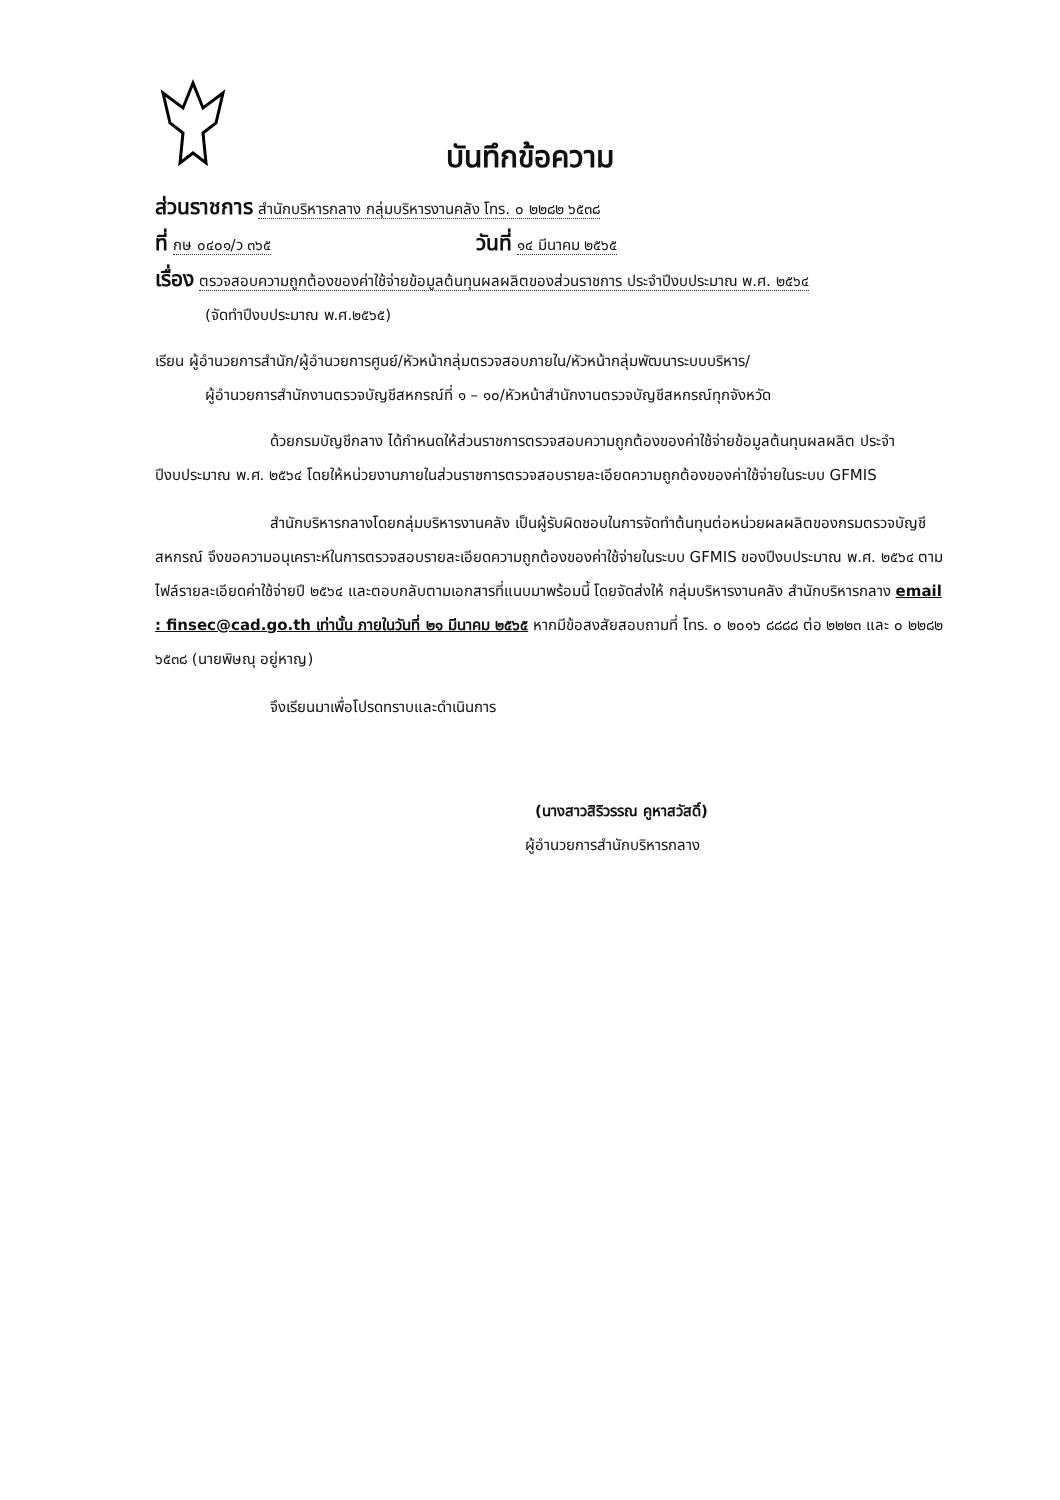บันทึกข้อความ
ส่วนราชการ สำนักบริหารกลาง กลุ่มบริหารงานคลัง โทร. ๐ ๒๒๘๒ ๖๕๓๘
ที่ กษ ๐๔๐๑/ว ๓๖๕ วันที่ ๑๔ มีนาคม ๒๕๖๕
เรื่อง ตรวจสอบความถูกต้องของค่าใช้จ่ายข้อมูลต้นทุนผลผลิตของส่วนราชการ ประจำปีงบประมาณ พ.ศ. ๒๕๖๔
(จัดทำปีงบประมาณ พ.ศ.๒๕๖๕)
เรียน ผู้อำนวยการสำนัก/ผู้อำนวยการศูนย์/หัวหน้ากลุ่มตรวจสอบภายใน/หัวหน้ากลุ่มพัฒนาระบบบริหาร/
ผู้อำนวยการสำนักงานตรวจบัญชีสหกรณ์ที่ ๑ – ๑๐/หัวหน้าสำนักงานตรวจบัญชีสหกรณ์ทุกจังหวัด
ด้วยกรมบัญชีกลาง ได้กำหนดให้ส่วนราชการตรวจสอบความถูกต้องของค่าใช้จ่ายข้อมูลต้นทุนผลผลิต ประจำปีงบประมาณ พ.ศ. ๒๕๖๔ โดยให้หน่วยงานภายในส่วนราชการตรวจสอบรายละเอียดความถูกต้องของค่าใช้จ่ายในระบบ GFMIS
สำนักบริหารกลางโดยกลุ่มบริหารงานคลัง เป็นผู้รับผิดชอบในการจัดทำต้นทุนต่อหน่วยผลผลิตของกรมตรวจบัญชีสหกรณ์ จึงขอความอนุเคราะห์ในการตรวจสอบรายละเอียดความถูกต้องของค่าใช้จ่ายในระบบ GFMIS ของปีงบประมาณ พ.ศ. ๒๕๖๔ ตามไฟล์รายละเอียดค่าใช้จ่ายปี ๒๕๖๔ และตอบกลับตามเอกสารที่แนบมาพร้อมนี้ โดยจัดส่งให้ กลุ่มบริหารงานคลัง สำนักบริหารกลาง email : finsec@cad.go.th เท่านั้น ภายในวันที่ ๒๑ มีนาคม ๒๕๖๕ หากมีข้อสงสัยสอบถามที่ โทร. ๐ ๒๐๑๖ ๘๘๘๘ ต่อ ๒๒๒๓ และ ๐ ๒๒๘๒ ๖๕๓๘ (นายพิษณุ อยู่หาญ)
จึงเรียนมาเพื่อโปรดทราบและดำเนินการ
(นางสาวสิริวรรณ คูหาสวัสดิ์)
ผู้อำนวยการสำนักบริหารกลาง